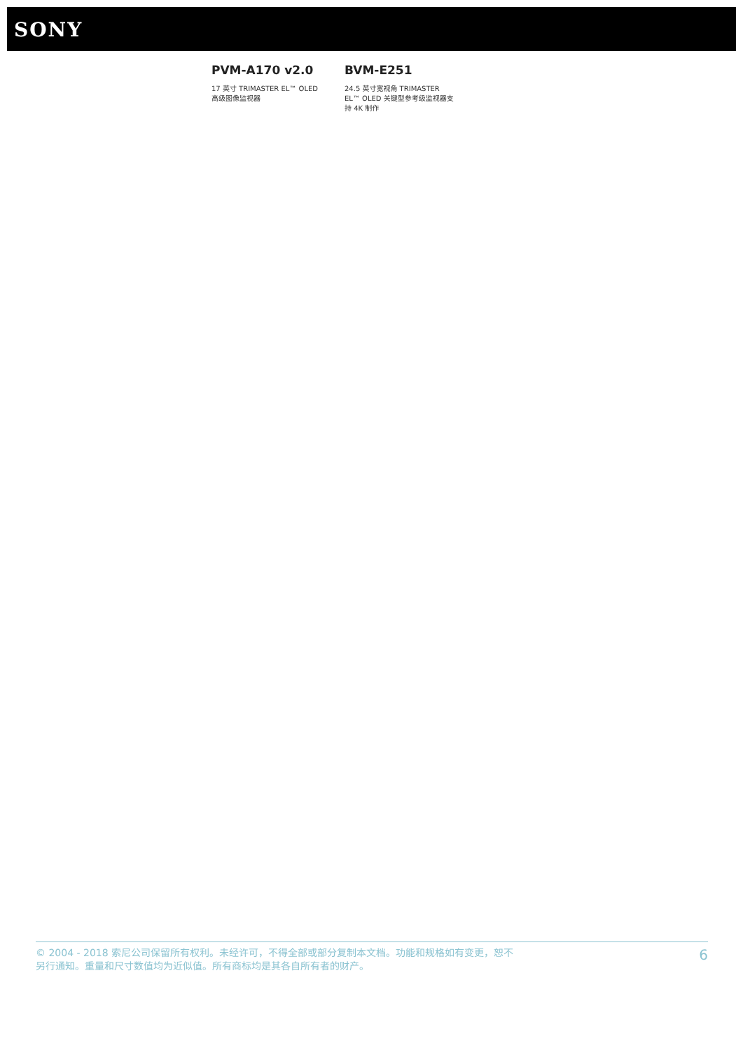SONY
PVM-A170 v2.0
17 英寸 TRIMASTER EL™ OLED 高级图像监视器
BVM-E251
24.5 英寸宽视角 TRIMASTER EL™ OLED 关键型参考级监视器支持 4K 制作
© 2004 - 2018 索尼公司保留所有权利。未经许可，不得全部或部分复制本文档。功能和规格如有变更，恕不另行通知。重量和尺寸数值均为近似值。所有商标均是其各自所有者的财产。
6